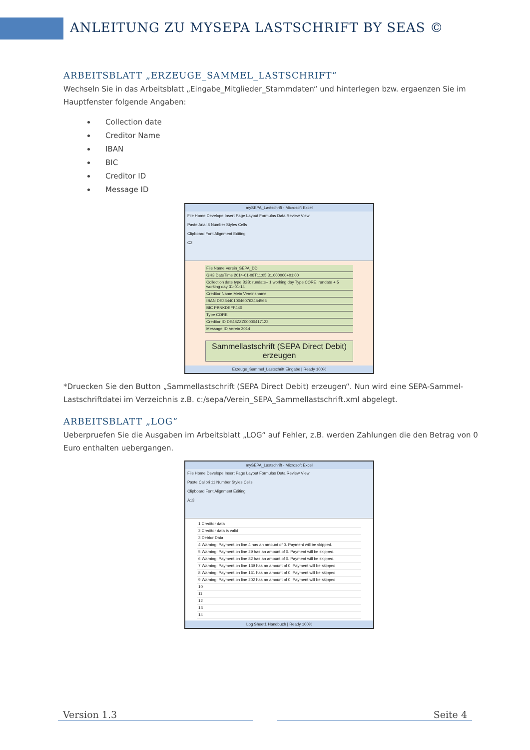ANLEITUNG ZU MYSEPA LASTSCHRIFT BY SEAS ©
ARBEITSBLATT „ERZEUGE_SAMMEL_LASTSCHRIFT“
Wechseln Sie in das Arbeitsblatt „Eingabe_Mitglieder_Stammdaten“ und hinterlegen bzw. ergaenzen Sie im Hauptfenster folgende Angaben:
Collection date
Creditor Name
IBAN
BIC
Creditor ID
Message ID
mySEPA_Lastschrift - Microsoft Excel
File Home Develope Insert Page Layout Formulas Data Review View
Paste Arial 8 Number Styles Cells
Clipboard Font Alignment Editing
C2
File Name Verein_SEPA_DD
GH3 DateTime 2014-01-08T11:05:31.000000+01:00
Collection date type B2B: rundate+ 1 working day Type CORE; rundate + 5 working day 31-01-14
Creditor Name Mein Vereinsname
IBAN DE33440100460763454566
BIC PBNKDEFF440
Type CORE
Creditor ID DE48ZZZ00000417123
Message ID Verein 2014
Sammellastschrift (SEPA Direct Debit) erzeugen
Erzeuge_Sammel_Lastschrift Eingabe | Ready 100%
*Druecken Sie den Button „Sammellastschrift (SEPA Direct Debit) erzeugen“. Nun wird eine SEPA-Sammel-Lastschriftdatei im Verzeichnis z.B. c:/sepa/Verein_SEPA_Sammellastschrift.xml abgelegt.
ARBEITSBLATT „LOG“
Ueberpruefen Sie die Ausgaben im Arbeitsblatt „LOG“ auf Fehler, z.B. werden Zahlungen die den Betrag von 0 Euro enthalten uebergangen.
mySEPA_Lastschrift - Microsoft Excel
File Home Develope Insert Page Layout Formulas Data Review View
Paste Calibri 11 Number Styles Cells
Clipboard Font Alignment Editing
A13
1 Creditor data
2 Creditor data is valid
3 Debtor Data
4 Warning: Payment on line 4 has an amount of 0. Payment will be skipped.
5 Warning: Payment on line 29 has an amount of 0. Payment will be skipped.
6 Warning: Payment on line 82 has an amount of 0. Payment will be skipped.
7 Warning: Payment on line 139 has an amount of 0. Payment will be skipped.
8 Warning: Payment on line 161 has an amount of 0. Payment will be skipped.
9 Warning: Payment on line 202 has an amount of 0. Payment will be skipped.
10
11
12
13
14
Log Sheet1 Handbuch | Ready 100%
Version 1.3 Seite 4